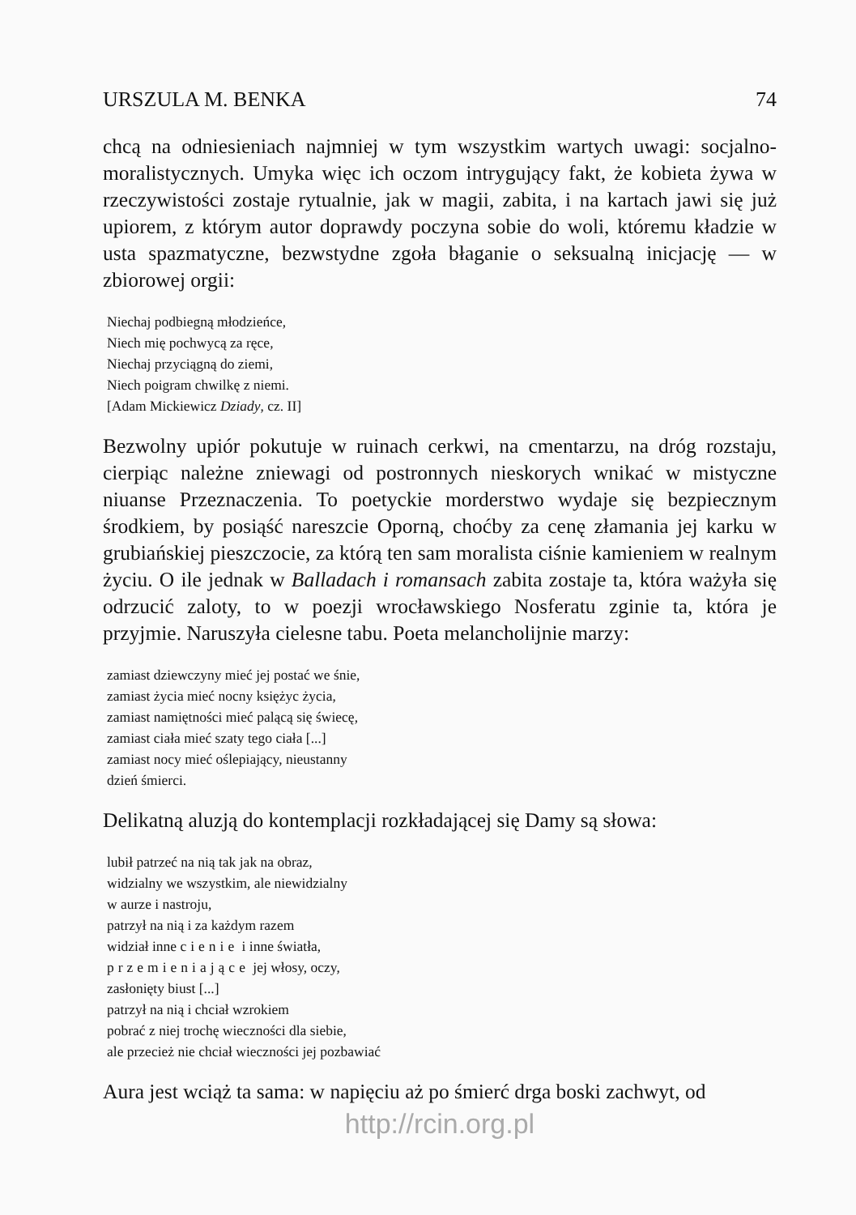URSZULA M. BENKA 74
chcą na odniesieniach najmniej w tym wszystkim wartych uwagi: socjalno-moralistycznych. Umyka więc ich oczom intrygujący fakt, że kobieta żywa w rzeczywistości zostaje rytualnie, jak w magii, zabita, i na kartach jawi się już upiorem, z którym autor doprawdy poczyna sobie do woli, któremu kładzie w usta spazmatyczne, bezwstydne zgoła błaganie o seksualną inicjację — w zbiorowej orgii:
Niechaj podbiegną młodzieńce,
Niech mię pochwycą za ręce,
Niechaj przyciągną do ziemi,
Niech poigram chwilkę z niemi.
[Adam Mickiewicz Dziady, cz. II]
Bezwolny upiór pokutuje w ruinach cerkwi, na cmentarzu, na dróg rozstaju, cierpiąc należne zniewagi od postronnych nieskorych wnikać w mistyczne niuanse Przeznaczenia. To poetyckie morderstwo wydaje się bezpiecznym środkiem, by posiąść nareszcie Oporną, choćby za cenę złamania jej karku w grubiańskiej pieszczocie, za którą ten sam moralista ciśnie kamieniem w realnym życiu. O ile jednak w Balladach i romansach zabita zostaje ta, która ważyła się odrzucić zaloty, to w poezji wrocławskiego Nosferatu zginie ta, która je przyjmie. Naruszyła cielesne tabu. Poeta melancholijnie marzy:
zamiast dziewczyny mieć jej postać we śnie,
zamiast życia mieć nocny księżyc życia,
zamiast namiętności mieć palącą się świecę,
zamiast ciała mieć szaty tego ciała [...]
zamiast nocy mieć oślepiający, nieustanny
dzień śmierci.
Delikatną aluzją do kontemplacji rozkładającej się Damy są słowa:
lubił patrzeć na nią tak jak na obraz,
widzialny we wszystkim, ale niewidzialny
w aurze i nastroju,
patrzył na nią i za każdym razem
widział inne cienie i inne światła,
przemieniające jej włosy, oczy,
zasłonięty biust [...]
patrzył na nią i chciał wzrokiem
pobrać z niej trochę wieczności dla siebie,
ale przecież nie chciał wieczności jej pozbawiać
Aura jest wciąż ta sama: w napięciu aż po śmierć drga boski zachwyt, od
http://rcin.org.pl